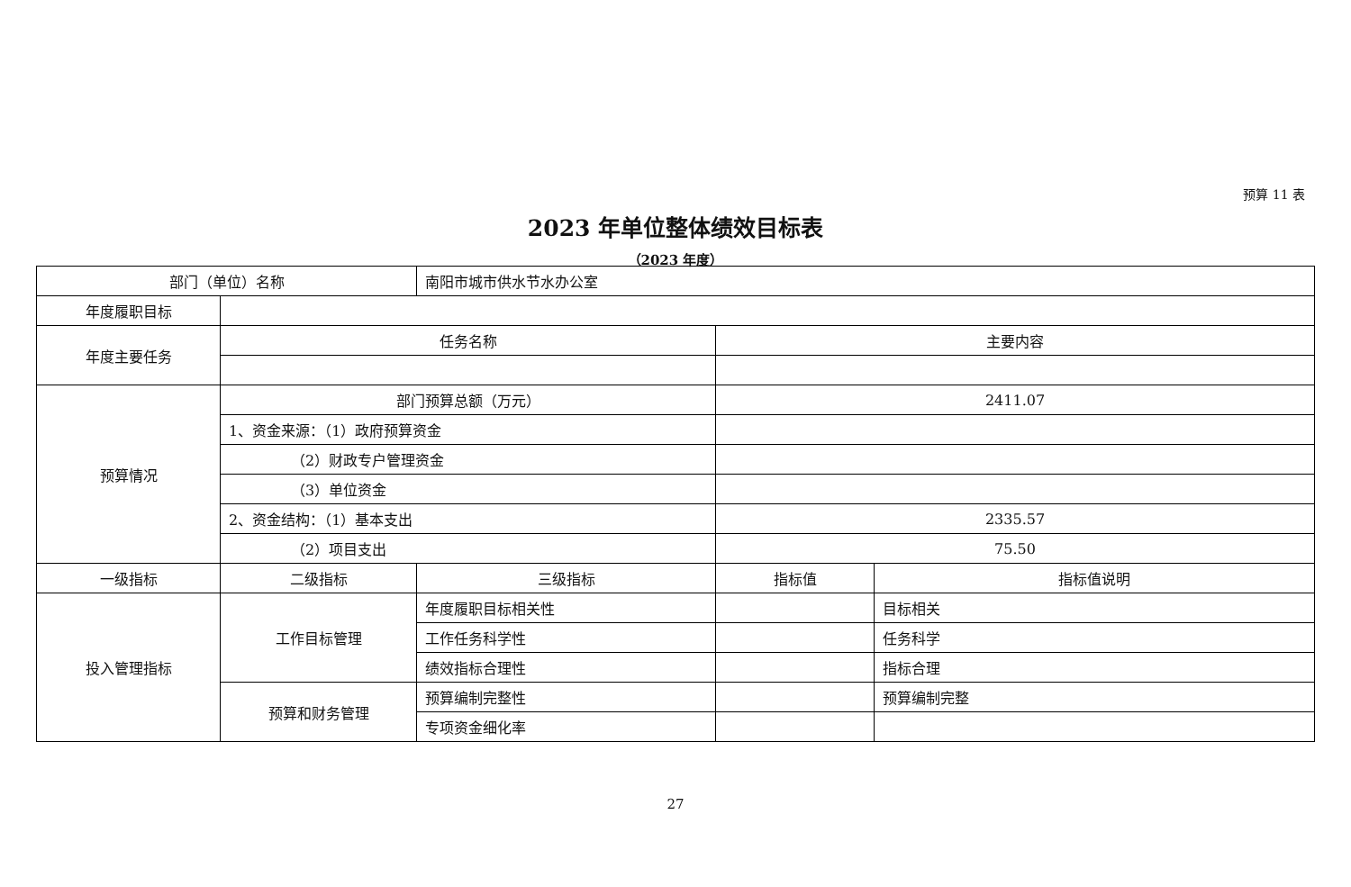预算 11 表
2023 年单位整体绩效目标表
（2023 年度）
| 部门（单位）名称 | | 南阳市城市供水节水办公室 | | |
| 年度履职目标 | | | | |
| 年度主要任务 | 任务名称 | | 主要内容 | |
| 预算情况 | 部门预算总额（万元） | | 2411.07 | |
| | 1、资金来源：（1）政府预算资金 | | | |
| | （2）财政专户管理资金 | | | |
| | （3）单位资金 | | | |
| | 2、资金结构：（1）基本支出 | | 2335.57 | |
| | （2）项目支出 | | 75.50 | |
| 一级指标 | 二级指标 | 三级指标 | 指标值 | 指标值说明 |
| 投入管理指标 | 工作目标管理 | 年度履职目标相关性 | | 目标相关 |
| | | 工作任务科学性 | | 任务科学 |
| | | 绩效指标合理性 | | 指标合理 |
| | 预算和财务管理 | 预算编制完整性 | | 预算编制完整 |
| | | 专项资金细化率 | | |
27